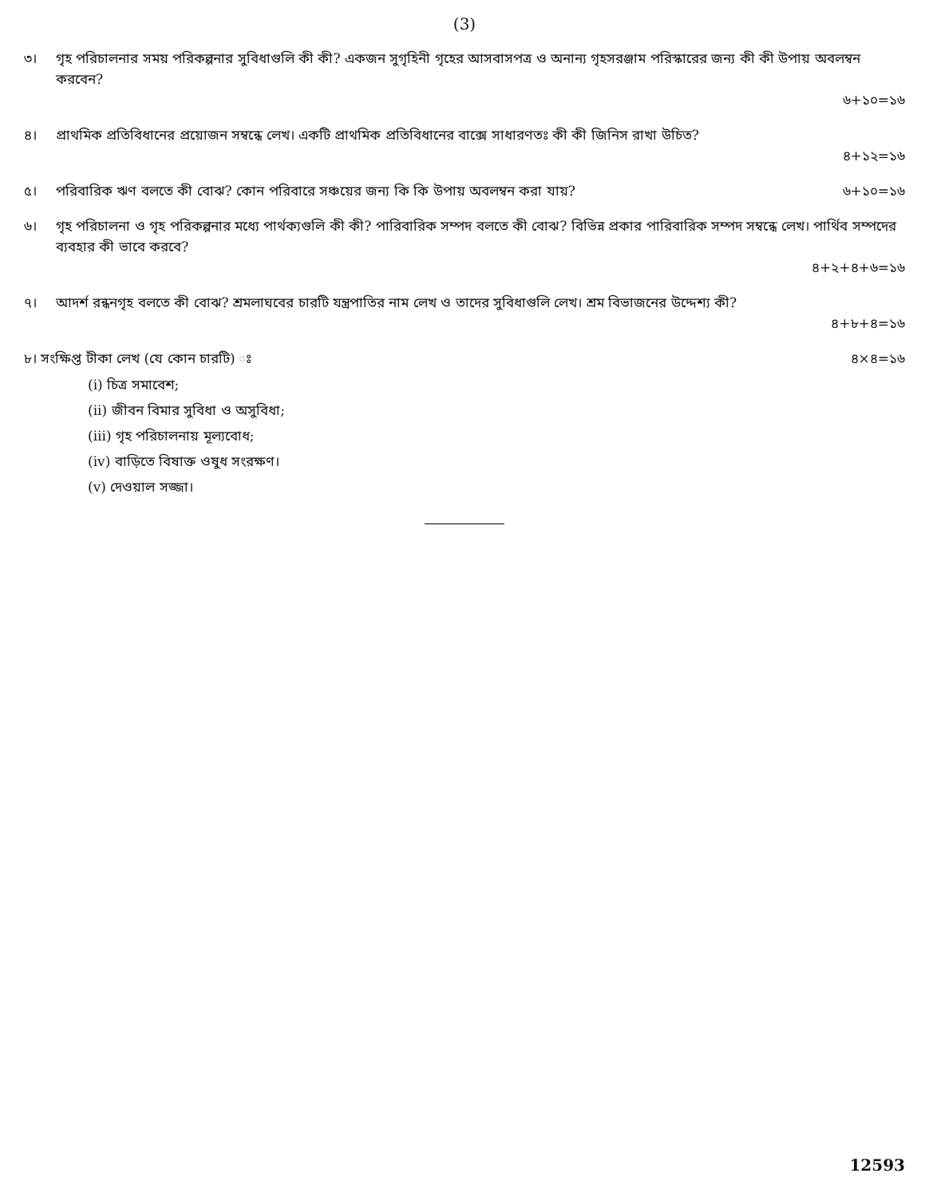(3)
৩। গৃহ পরিচালনার সময় পরিকল্পনার সুবিধাগুলি কী কী? একজন সুগৃহিনী গৃহের আসবাসপত্র ও অনান্য গৃহসরঞ্জাম পরিস্কারের জন্য কী কী উপায় অবলম্বন করবেন?
৬+১০=১৬
৪। প্রাথমিক প্রতিবিধানের প্রয়োজন সম্বন্ধে লেখ। একটি প্রাথমিক প্রতিবিধানের বাক্সে সাধারণতঃ কী কী জিনিস রাখা উচিত?
৪+১২=১৬
৫। পরিবারিক ঋণ বলতে কী বোঝ? কোন পরিবারে সঞ্চয়ের জন্য কি কি উপায় অবলম্বন করা যায়? ৬+১০=১৬
৬। গৃহ পরিচালনা ও গৃহ পরিকল্পনার মধ্যে পার্থক্যগুলি কী কী? পারিবারিক সম্পদ বলতে কী বোঝ? বিভিন্ন প্রকার পারিবারিক সম্পদ সম্বন্ধে লেখ। পার্থিব সম্পদের ব্যবহার কী ভাবে করবে?
৪+২+৪+৬=১৬
৭। আদর্শ রন্ধনগৃহ বলতে কী বোঝ? শ্রমলাঘবের চারটি যন্ত্রপাতির নাম লেখ ও তাদের সুবিধাগুলি লেখ। শ্রম বিভাজনের উদ্দেশ্য কী?
৪+৮+৪=১৬
৮। সংক্ষিপ্ত টীকা লেখ (যে কোন চারটি) ঃ ৪×৪=১৬
(i) চিত্র সমাবেশ;
(ii) জীবন বিমার সুবিধা ও অসুবিধা;
(iii) গৃহ পরিচালনায় মূল্যবোধ;
(iv) বাড়িতে বিষাক্ত ওষুধ সংরক্ষণ।
(v) দেওয়াল সজ্জা।
12593